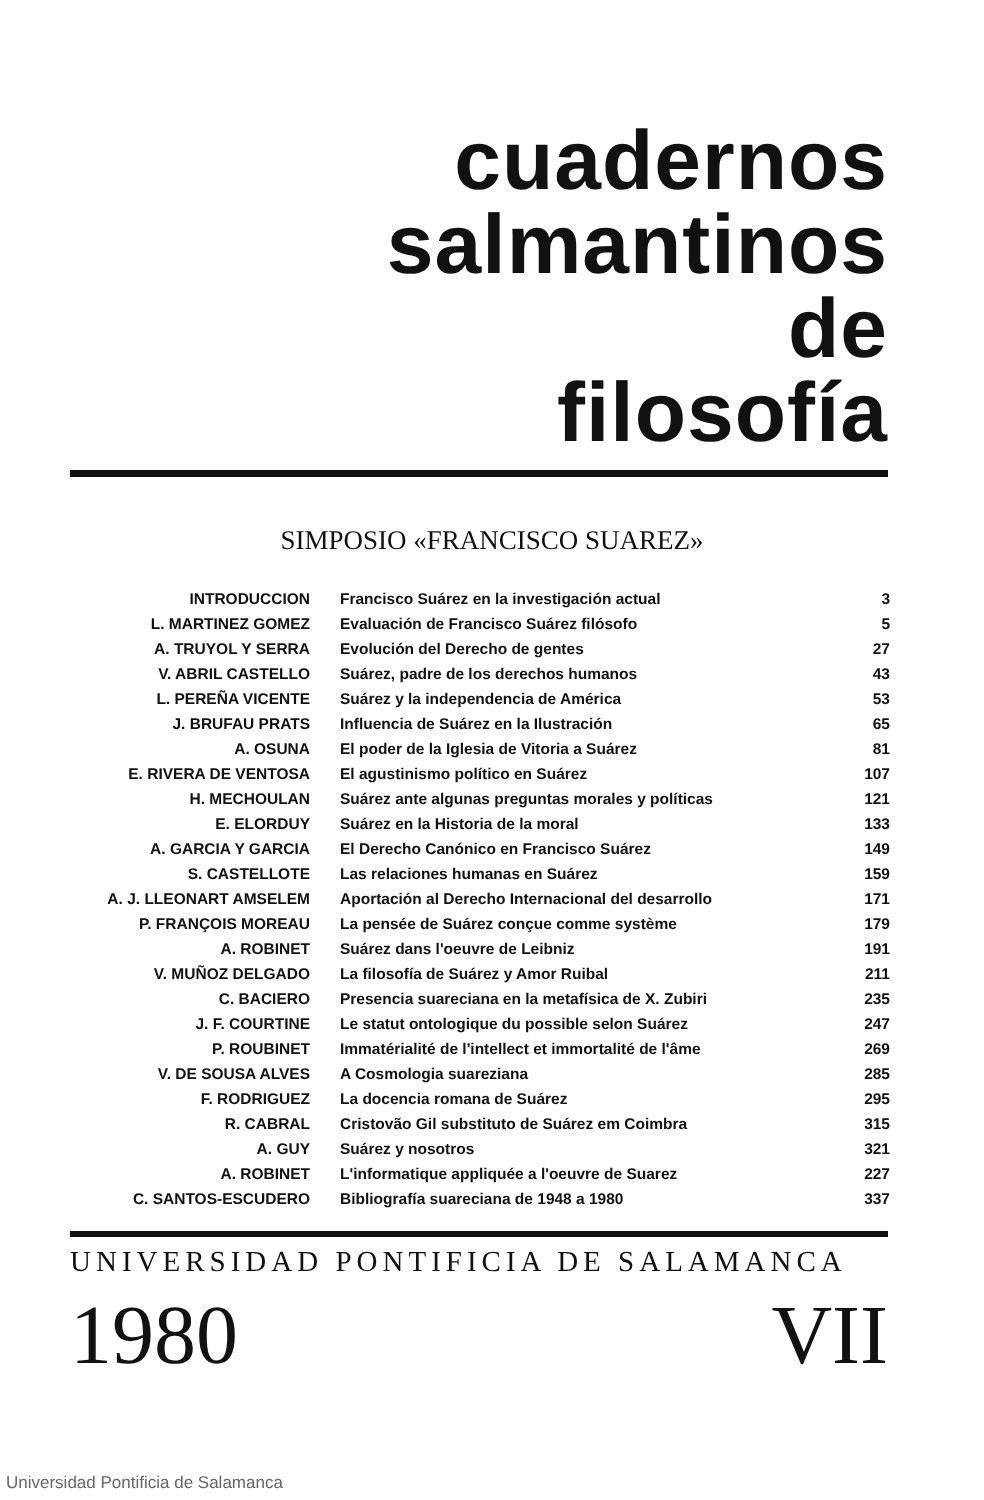cuadernos
salmantinos
de
filosofía
SIMPOSIO «FRANCISCO SUAREZ»
| INTRODUCCION | Francisco Suárez en la investigación actual | 3 |
| L. MARTINEZ GOMEZ | Evaluación de Francisco Suárez filósofo | 5 |
| A. TRUYOL Y SERRA | Evolución del Derecho de gentes | 27 |
| V. ABRIL CASTELLO | Suárez, padre de los derechos humanos | 43 |
| L. PEREÑA VICENTE | Suárez y la independencia de América | 53 |
| J. BRUFAU PRATS | Influencia de Suárez en la Ilustración | 65 |
| A. OSUNA | El poder de la Iglesia de Vitoria a Suárez | 81 |
| E. RIVERA DE VENTOSA | El agustinismo político en Suárez | 107 |
| H. MECHOULAN | Suárez ante algunas preguntas morales y políticas | 121 |
| E. ELORDUY | Suárez en la Historia de la moral | 133 |
| A. GARCIA Y GARCIA | El Derecho Canónico en Francisco Suárez | 149 |
| S. CASTELLOTE | Las relaciones humanas en Suárez | 159 |
| A. J. LLEONART AMSELEM | Aportación al Derecho Internacional del desarrollo | 171 |
| P. FRANÇOIS MOREAU | La pensée de Suárez conçue comme système | 179 |
| A. ROBINET | Suárez dans l'oeuvre de Leibniz | 191 |
| V. MUÑOZ DELGADO | La filosofía de Suárez y Amor Ruibal | 211 |
| C. BACIERO | Presencia suareciana en la metafísica de X. Zubiri | 235 |
| J. F. COURTINE | Le statut ontologique du possible selon Suárez | 247 |
| P. ROUBINET | Immatérialité de l'intellect et immortalité de l'âme | 269 |
| V. DE SOUSA ALVES | A Cosmologia suareziana | 285 |
| F. RODRIGUEZ | La docencia romana de Suárez | 295 |
| R. CABRAL | Cristovão Gil substituto de Suárez em Coimbra | 315 |
| A. GUY | Suárez y nosotros | 321 |
| A. ROBINET | L'informatique appliquée a l'oeuvre de Suarez | 227 |
| C. SANTOS-ESCUDERO | Bibliografía suareciana de 1948 a 1980 | 337 |
UNIVERSIDAD PONTIFICIA DE SALAMANCA
1980 VII
Universidad Pontificia de Salamanca